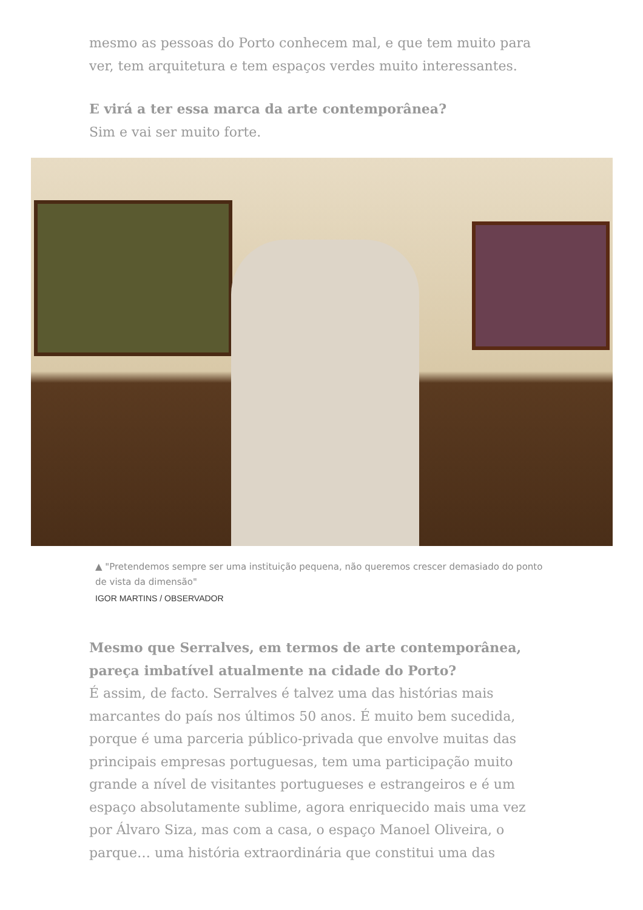mesmo as pessoas do Porto conhecem mal, e que tem muito para ver, tem arquitetura e tem espaços verdes muito interessantes.
E virá a ter essa marca da arte contemporânea?
Sim e vai ser muito forte.
▲ "Pretendemos sempre ser uma instituição pequena, não queremos crescer demasiado do ponto de vista da dimensão"
IGOR MARTINS / OBSERVADOR
Mesmo que Serralves, em termos de arte contemporânea, pareça imbatível atualmente na cidade do Porto?
É assim, de facto. Serralves é talvez uma das histórias mais marcantes do país nos últimos 50 anos. É muito bem sucedida, porque é uma parceria público-privada que envolve muitas das principais empresas portuguesas, tem uma participação muito grande a nível de visitantes portugueses e estrangeiros e é um espaço absolutamente sublime, agora enriquecido mais uma vez por Álvaro Siza, mas com a casa, o espaço Manoel Oliveira, o parque… uma história extraordinária que constitui uma das